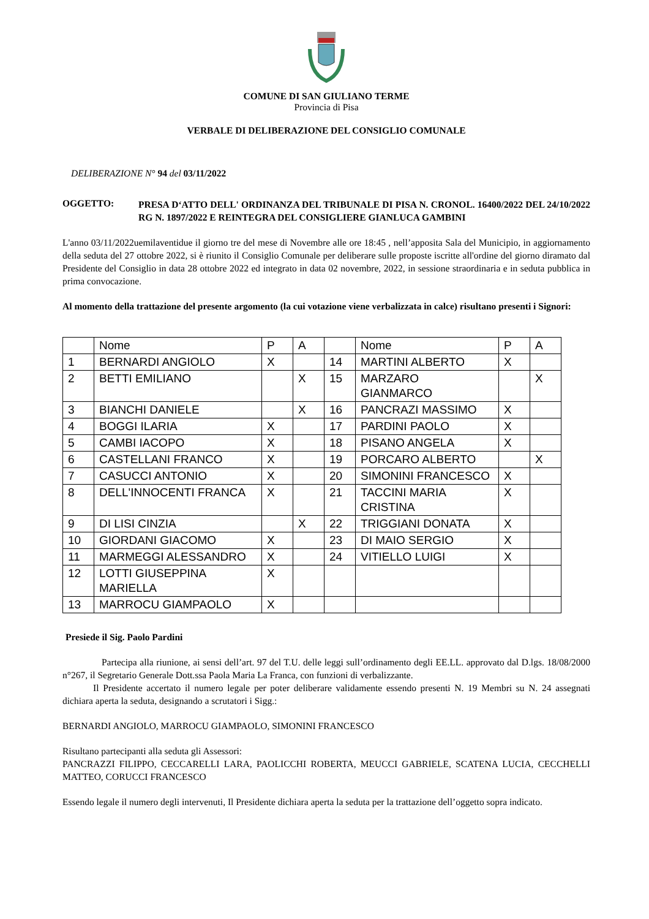COMUNE DI SAN GIULIANO TERME
Provincia di Pisa
VERBALE DI DELIBERAZIONE DEL CONSIGLIO COMUNALE
DELIBERAZIONE N° 94 del 03/11/2022
OGGETTO:
PRESA D‘ATTO DELL' ORDINANZA DEL TRIBUNALE DI PISA N. CRONOL. 16400/2022 DEL 24/10/2022 RG N. 1897/2022 E REINTEGRA DEL CONSIGLIERE GIANLUCA GAMBINI
L'anno 03/11/2022uemilaventidue il giorno tre del mese di Novembre alle ore 18:45 , nell’apposita Sala del Municipio, in aggiornamento della seduta del 27 ottobre 2022, si è riunito il Consiglio Comunale per deliberare sulle proposte iscritte all'ordine del giorno diramato dal Presidente del Consiglio in data 28 ottobre 2022 ed integrato in data 02 novembre, 2022, in sessione straordinaria e in seduta pubblica in prima convocazione.
Al momento della trattazione del presente argomento (la cui votazione viene verbalizzata in calce) risultano presenti i Signori:
| | Nome | P | A | | Nome | P | A |
| 1 | BERNARDI ANGIOLO | X | | 14 | MARTINI ALBERTO | X | |
| 2 | BETTI EMILIANO | | X | 15 | MARZARO GIANMARCO | | X |
| 3 | BIANCHI DANIELE | | X | 16 | PANCRAZI MASSIMO | X | |
| 4 | BOGGI ILARIA | X | | 17 | PARDINI PAOLO | X | |
| 5 | CAMBI IACOPO | X | | 18 | PISANO ANGELA | X | |
| 6 | CASTELLANI FRANCO | X | | 19 | PORCARO ALBERTO | | X |
| 7 | CASUCCI ANTONIO | X | | 20 | SIMONINI FRANCESCO | X | |
| 8 | DELL'INNOCENTI FRANCA | X | | 21 | TACCINI MARIA CRISTINA | X | |
| 9 | DI LISI CINZIA | | X | 22 | TRIGGIANI DONATA | X | |
| 10 | GIORDANI GIACOMO | X | | 23 | DI MAIO SERGIO | X | |
| 11 | MARMEGGI ALESSANDRO | X | | 24 | VITIELLO LUIGI | X | |
| 12 | LOTTI GIUSEPPINA MARIELLA | X | | | | | |
| 13 | MARROCU GIAMPAOLO | X | | | | | |
Presiede il Sig. Paolo Pardini
Partecipa alla riunione, ai sensi dell’art. 97 del T.U. delle leggi sull’ordinamento degli EE.LL. approvato dal D.lgs. 18/08/2000 n°267, il Segretario Generale Dott.ssa Paola Maria La Franca, con funzioni di verbalizzante.
Il Presidente accertato il numero legale per poter deliberare validamente essendo presenti N. 19 Membri su N. 24 assegnati dichiara aperta la seduta, designando a scrutatori i Sigg.:
BERNARDI ANGIOLO, MARROCU GIAMPAOLO, SIMONINI FRANCESCO
Risultano partecipanti alla seduta gli Assessori:
PANCRAZZI FILIPPO, CECCARELLI LARA, PAOLICCHI ROBERTA, MEUCCI GABRIELE, SCATENA LUCIA, CECCHELLI MATTEO, CORUCCI FRANCESCO
Essendo legale il numero degli intervenuti, Il Presidente dichiara aperta la seduta per la trattazione dell’oggetto sopra indicato.